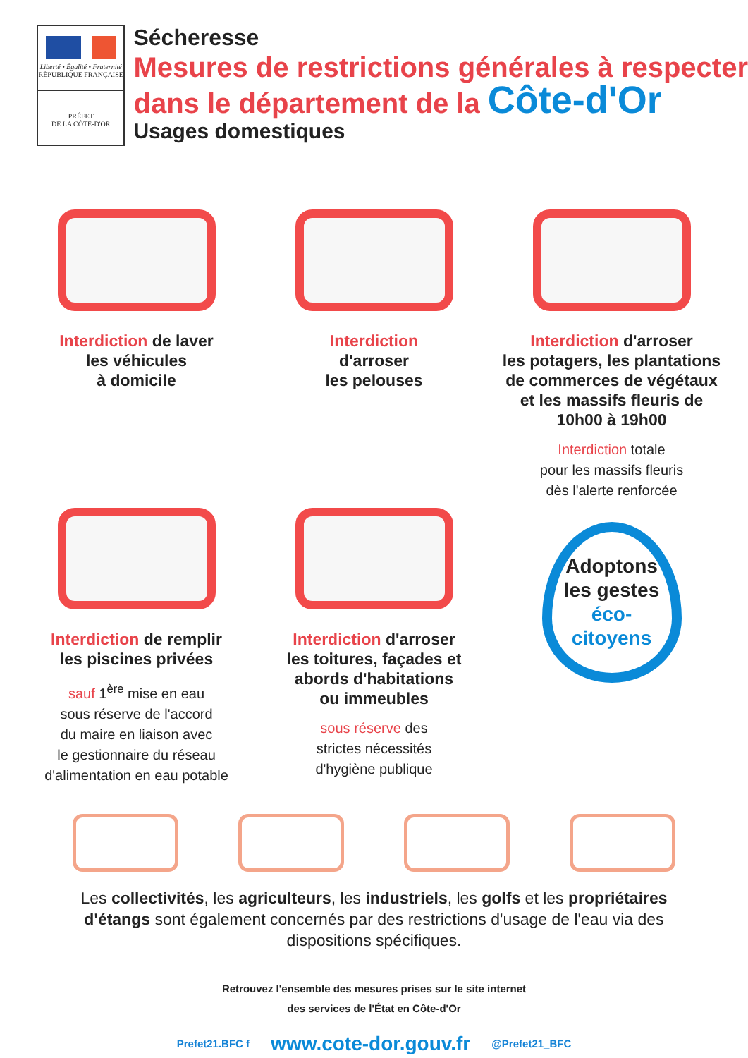Liberté • Égalité • Fraternité
RÉPUBLIQUE FRANÇAISE
PRÉFET
DE LA CÔTE-D'OR
Sécheresse
Mesures de restrictions générales à respecter
dans le département de la Côte-d'Or
Usages domestiques
Interdiction de laver
les véhicules
à domicile
Interdiction
d'arroser
les pelouses
Interdiction d'arroser
les potagers, les plantations
de commerces de végétaux
et les massifs fleuris de
10h00 à 19h00
Interdiction totale
pour les massifs fleuris
dès l'alerte renforcée
Interdiction de remplir
les piscines privées
sauf 1<sup>ère</sup> mise en eau
sous réserve de l'accord
du maire en liaison avec
le gestionnaire du réseau
d'alimentation en eau potable
Interdiction d'arroser
les toitures, façades et
abords d'habitations
ou immeubles
sous réserve des
strictes nécessités
d'hygiène publique
Adoptons
les gestes
éco-citoyens
Les collectivités, les agriculteurs, les industriels, les golfs et les propriétaires d'étangs sont également concernés par des restrictions d'usage de l'eau via des dispositions spécifiques.
Retrouvez l'ensemble des mesures prises sur le site internet
des services de l'État en Côte-d'Or
Prefet21.BFC f www.cote-dor.gouv.fr @Prefet21_BFC